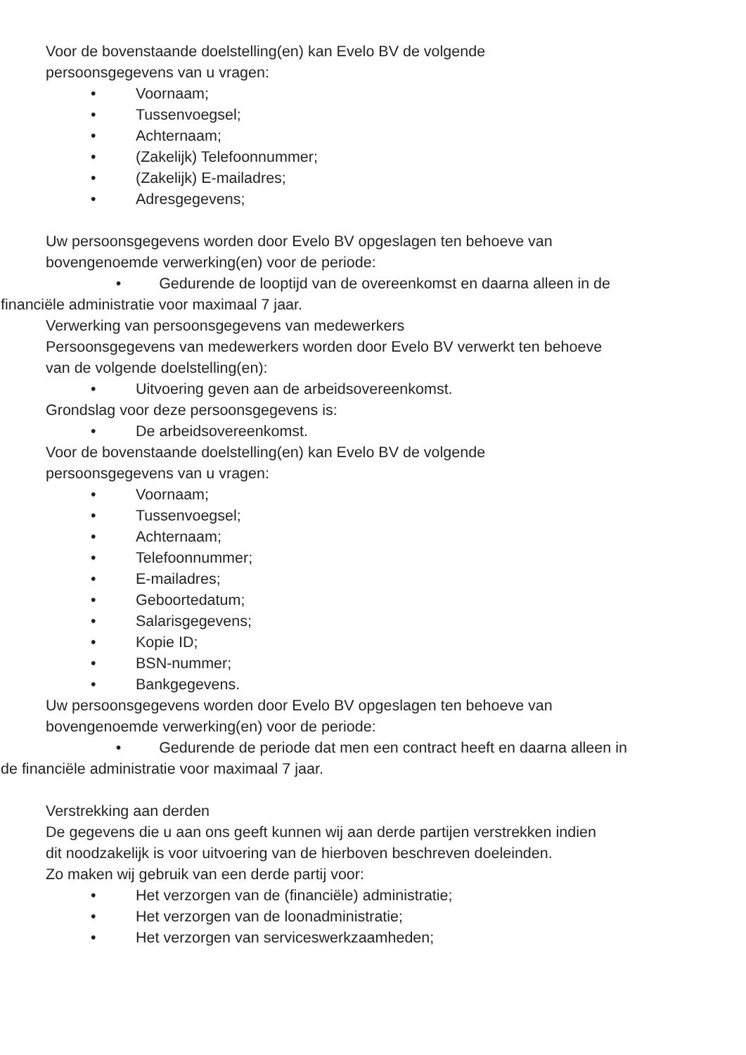Voor de bovenstaande doelstelling(en) kan Evelo BV de volgende
persoonsgegevens van u vragen:
• Voornaam;
• Tussenvoegsel;
• Achternaam;
• (Zakelijk) Telefoonnummer;
• (Zakelijk) E-mailadres;
• Adresgegevens;
Uw persoonsgegevens worden door Evelo BV opgeslagen ten behoeve van
bovengenoemde verwerking(en) voor de periode:
• Gedurende de looptijd van de overeenkomst en daarna alleen in de
financiële administratie voor maximaal 7 jaar.
Verwerking van persoonsgegevens van medewerkers
Persoonsgegevens van medewerkers worden door Evelo BV verwerkt ten behoeve
van de volgende doelstelling(en):
• Uitvoering geven aan de arbeidsovereenkomst.
Grondslag voor deze persoonsgegevens is:
• De arbeidsovereenkomst.
Voor de bovenstaande doelstelling(en) kan Evelo BV de volgende
persoonsgegevens van u vragen:
• Voornaam;
• Tussenvoegsel;
• Achternaam;
• Telefoonnummer;
• E-mailadres;
• Geboortedatum;
• Salarisgegevens;
• Kopie ID;
• BSN-nummer;
• Bankgegevens.
Uw persoonsgegevens worden door Evelo BV opgeslagen ten behoeve van
bovengenoemde verwerking(en) voor de periode:
• Gedurende de periode dat men een contract heeft en daarna alleen in
de financiële administratie voor maximaal 7 jaar.
Verstrekking aan derden
De gegevens die u aan ons geeft kunnen wij aan derde partijen verstrekken indien
dit noodzakelijk is voor uitvoering van de hierboven beschreven doeleinden.
Zo maken wij gebruik van een derde partij voor:
• Het verzorgen van de (financiële) administratie;
• Het verzorgen van de loonadministratie;
• Het verzorgen van serviceswerkzaamheden;